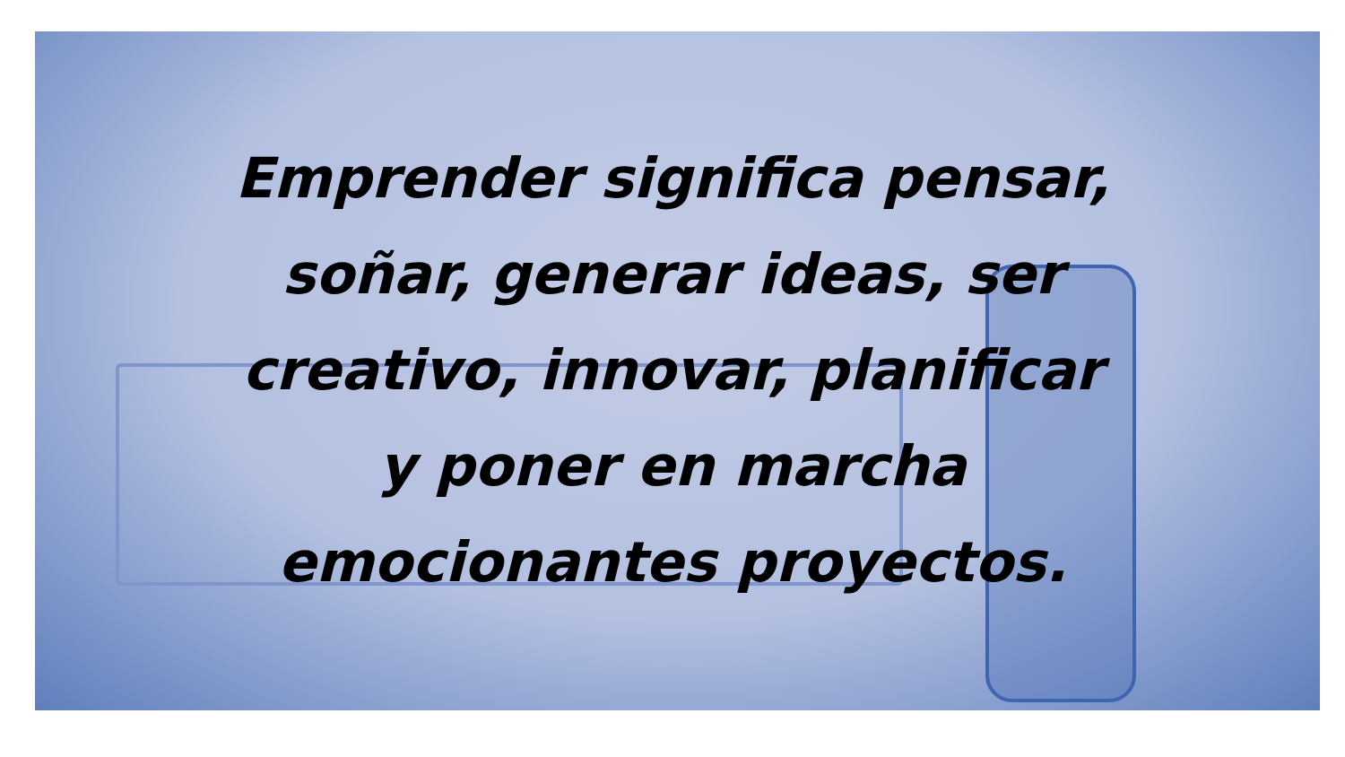Emprender significa pensar,
soñar, generar ideas, ser
creativo, innovar, planificar
y poner en marcha
emocionantes proyectos.